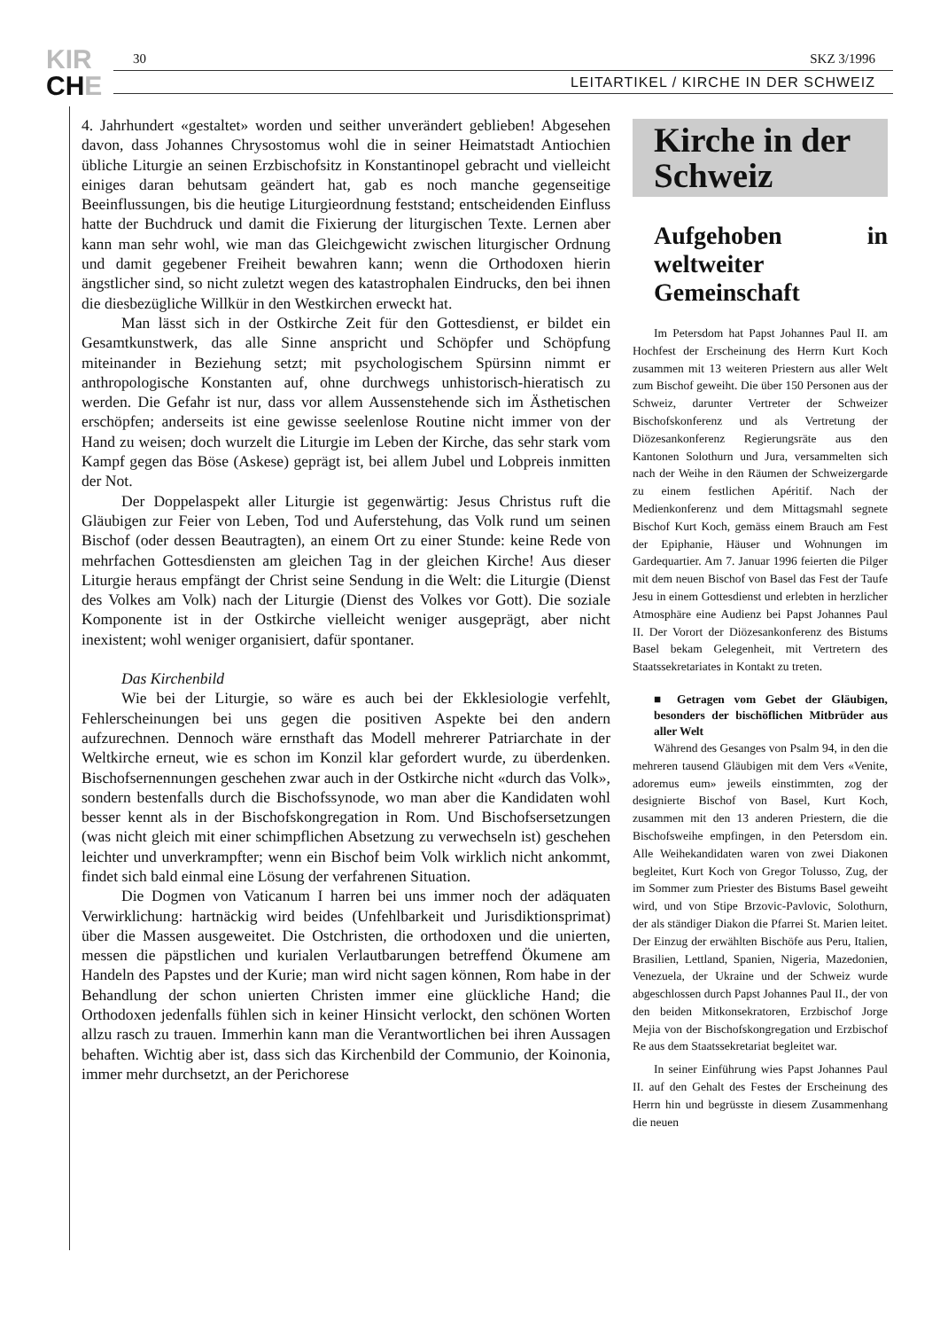KIR
CHE
30 SKZ 3/1996
LEITARTIKEL / KIRCHE IN DER SCHWEIZ
4. Jahrhundert «gestaltet» worden und seither unverändert geblieben! Abgesehen davon, dass Johannes Chrysostomus wohl die in seiner Heimatstadt Antiochien übliche Liturgie an seinen Erzbischofsitz in Konstantinopel gebracht und vielleicht einiges daran behutsam geändert hat, gab es noch manche gegenseitige Beeinflussungen, bis die heutige Liturgieordnung feststand; entscheidenden Einfluss hatte der Buchdruck und damit die Fixierung der liturgischen Texte. Lernen aber kann man sehr wohl, wie man das Gleichgewicht zwischen liturgischer Ordnung und damit gegebener Freiheit bewahren kann; wenn die Orthodoxen hierin ängstlicher sind, so nicht zuletzt wegen des katastrophalen Eindrucks, den bei ihnen die diesbezügliche Willkür in den Westkirchen erweckt hat.
Man lässt sich in der Ostkirche Zeit für den Gottesdienst, er bildet ein Gesamtkunstwerk, das alle Sinne anspricht und Schöpfer und Schöpfung miteinander in Beziehung setzt; mit psychologischem Spürsinn nimmt er anthropologische Konstanten auf, ohne durchwegs unhistorisch-hieratisch zu werden. Die Gefahr ist nur, dass vor allem Aussenstehende sich im Ästhetischen erschöpfen; anderseits ist eine gewisse seelenlose Routine nicht immer von der Hand zu weisen; doch wurzelt die Liturgie im Leben der Kirche, das sehr stark vom Kampf gegen das Böse (Askese) geprägt ist, bei allem Jubel und Lobpreis inmitten der Not.
Der Doppelaspekt aller Liturgie ist gegenwärtig: Jesus Christus ruft die Gläubigen zur Feier von Leben, Tod und Auferstehung, das Volk rund um seinen Bischof (oder dessen Beautragten), an einem Ort zu einer Stunde: keine Rede von mehrfachen Gottesdiensten am gleichen Tag in der gleichen Kirche! Aus dieser Liturgie heraus empfängt der Christ seine Sendung in die Welt: die Liturgie (Dienst des Volkes am Volk) nach der Liturgie (Dienst des Volkes vor Gott). Die soziale Komponente ist in der Ostkirche vielleicht weniger ausgeprägt, aber nicht inexistent; wohl weniger organisiert, dafür spontaner.
Das Kirchenbild
Wie bei der Liturgie, so wäre es auch bei der Ekklesiologie verfehlt, Fehlerscheinungen bei uns gegen die positiven Aspekte bei den andern aufzurechnen. Dennoch wäre ernsthaft das Modell mehrerer Patriarchate in der Weltkirche erneut, wie es schon im Konzil klar gefordert wurde, zu überdenken. Bischofsernennungen geschehen zwar auch in der Ostkirche nicht «durch das Volk», sondern bestenfalls durch die Bischofssynode, wo man aber die Kandidaten wohl besser kennt als in der Bischofskongregation in Rom. Und Bischofsersetzungen (was nicht gleich mit einer schimpflichen Absetzung zu verwechseln ist) geschehen leichter und unverkrampfter; wenn ein Bischof beim Volk wirklich nicht ankommt, findet sich bald einmal eine Lösung der verfahrenen Situation.
Die Dogmen von Vaticanum I harren bei uns immer noch der adäquaten Verwirklichung: hartnäckig wird beides (Unfehlbarkeit und Jurisdiktionsprimat) über die Massen ausgeweitet. Die Ostchristen, die orthodoxen und die unierten, messen die päpstlichen und kurialen Verlautbarungen betreffend Ökumene am Handeln des Papstes und der Kurie; man wird nicht sagen können, Rom habe in der Behandlung der schon unierten Christen immer eine glückliche Hand; die Orthodoxen jedenfalls fühlen sich in keiner Hinsicht verlockt, den schönen Worten allzu rasch zu trauen. Immerhin kann man die Verantwortlichen bei ihren Aussagen behaften. Wichtig aber ist, dass sich das Kirchenbild der Communio, der Koinonia, immer mehr durchsetzt, an der Perichorese
Kirche in der
Schweiz
Aufgehoben in weltweiter Gemeinschaft
Im Petersdom hat Papst Johannes Paul II. am Hochfest der Erscheinung des Herrn Kurt Koch zusammen mit 13 weiteren Priestern aus aller Welt zum Bischof geweiht. Die über 150 Personen aus der Schweiz, darunter Vertreter der Schweizer Bischofskonferenz und als Vertretung der Diözesankonferenz Regierungsräte aus den Kantonen Solothurn und Jura, versammelten sich nach der Weihe in den Räumen der Schweizergarde zu einem festlichen Apéritif. Nach der Medienkonferenz und dem Mittagsmahl segnete Bischof Kurt Koch, gemäss einem Brauch am Fest der Epiphanie, Häuser und Wohnungen im Gardequartier. Am 7. Januar 1996 feierten die Pilger mit dem neuen Bischof von Basel das Fest der Taufe Jesu in einem Gottesdienst und erlebten in herzlicher Atmosphäre eine Audienz bei Papst Johannes Paul II. Der Vorort der Diözesankonferenz des Bistums Basel bekam Gelegenheit, mit Vertretern des Staatssekretariates in Kontakt zu treten.
■ Getragen vom Gebet der Gläubigen, besonders der bischöflichen Mitbrüder aus aller Welt
Während des Gesanges von Psalm 94, in den die mehreren tausend Gläubigen mit dem Vers «Venite, adoremus eum» jeweils einstimmten, zog der designierte Bischof von Basel, Kurt Koch, zusammen mit den 13 anderen Priestern, die die Bischofsweihe empfingen, in den Petersdom ein. Alle Weihekandidaten waren von zwei Diakonen begleitet, Kurt Koch von Gregor Tolusso, Zug, der im Sommer zum Priester des Bistums Basel geweiht wird, und von Stipe Brzovic-Pavlovic, Solothurn, der als ständiger Diakon die Pfarrei St. Marien leitet. Der Einzug der erwählten Bischöfe aus Peru, Italien, Brasilien, Lettland, Spanien, Nigeria, Mazedonien, Venezuela, der Ukraine und der Schweiz wurde abgeschlossen durch Papst Johannes Paul II., der von den beiden Mitkonsekratoren, Erzbischof Jorge Mejia von der Bischofskongregation und Erzbischof Re aus dem Staatssekretariat begleitet war.
In seiner Einführung wies Papst Johannes Paul II. auf den Gehalt des Festes der Erscheinung des Herrn hin und begrüsste in diesem Zusammenhang die neuen